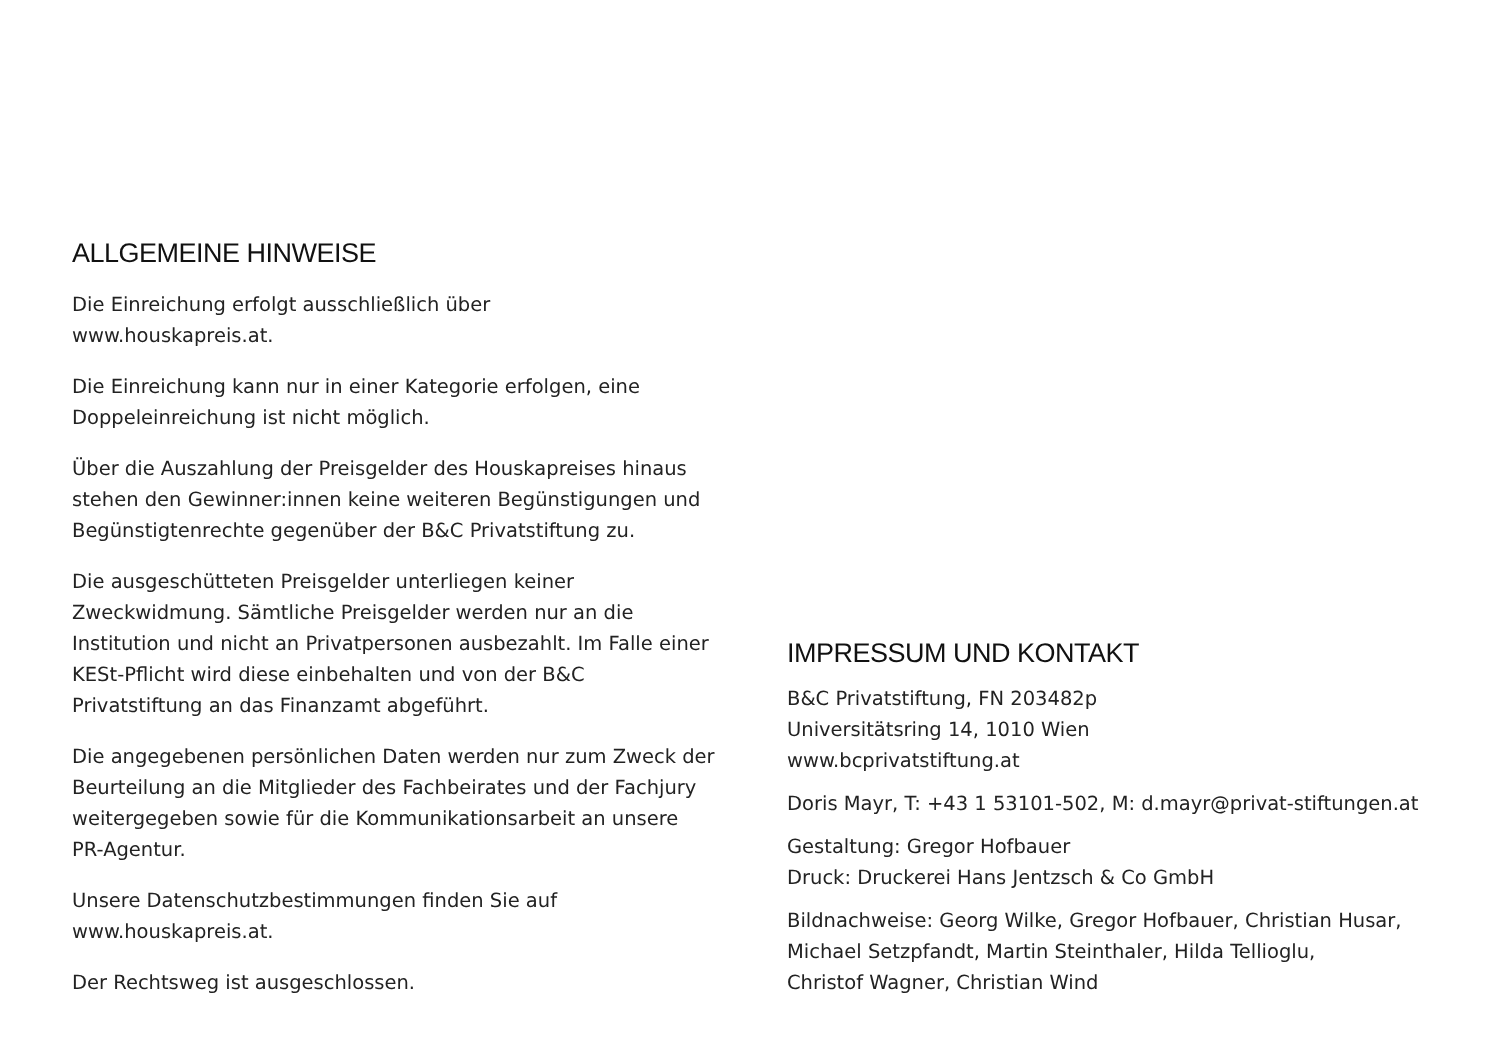ALLGEMEINE HINWEISE
Die Einreichung erfolgt ausschließlich über
www.houskapreis.at.
Die Einreichung kann nur in einer Kategorie erfolgen, eine
Doppeleinreichung ist nicht möglich.
Über die Auszahlung der Preisgelder des Houskapreises hinaus stehen den Gewinner:innen keine weiteren Begünstigungen und Begünstigtenrechte gegenüber der B&C Privatstiftung zu.
Die ausgeschütteten Preisgelder unterliegen keiner Zweckwidmung. Sämtliche Preisgelder werden nur an die Institution und nicht an Privatpersonen ausbezahlt. Im Falle einer KESt-Pflicht wird diese einbehalten und von der B&C Privatstiftung an das Finanzamt abgeführt.
Die angegebenen persönlichen Daten werden nur zum Zweck der Beurteilung an die Mitglieder des Fachbeirates und der Fachjury weitergegeben sowie für die Kommunikationsarbeit an unsere PR-Agentur.
Unsere Datenschutzbestimmungen finden Sie auf
www.houskapreis.at.
Der Rechtsweg ist ausgeschlossen.
IMPRESSUM UND KONTAKT
B&C Privatstiftung, FN 203482p
Universitätsring 14, 1010 Wien
www.bcprivatstiftung.at
Doris Mayr, T: +43 1 53101-502, M: d.mayr@privat-stiftungen.at
Gestaltung: Gregor Hofbauer
Druck: Druckerei Hans Jentzsch & Co GmbH
Bildnachweise: Georg Wilke, Gregor Hofbauer, Christian Husar,
Michael Setzpfandt, Martin Steinthaler, Hilda Tellioglu,
Christof Wagner, Christian Wind